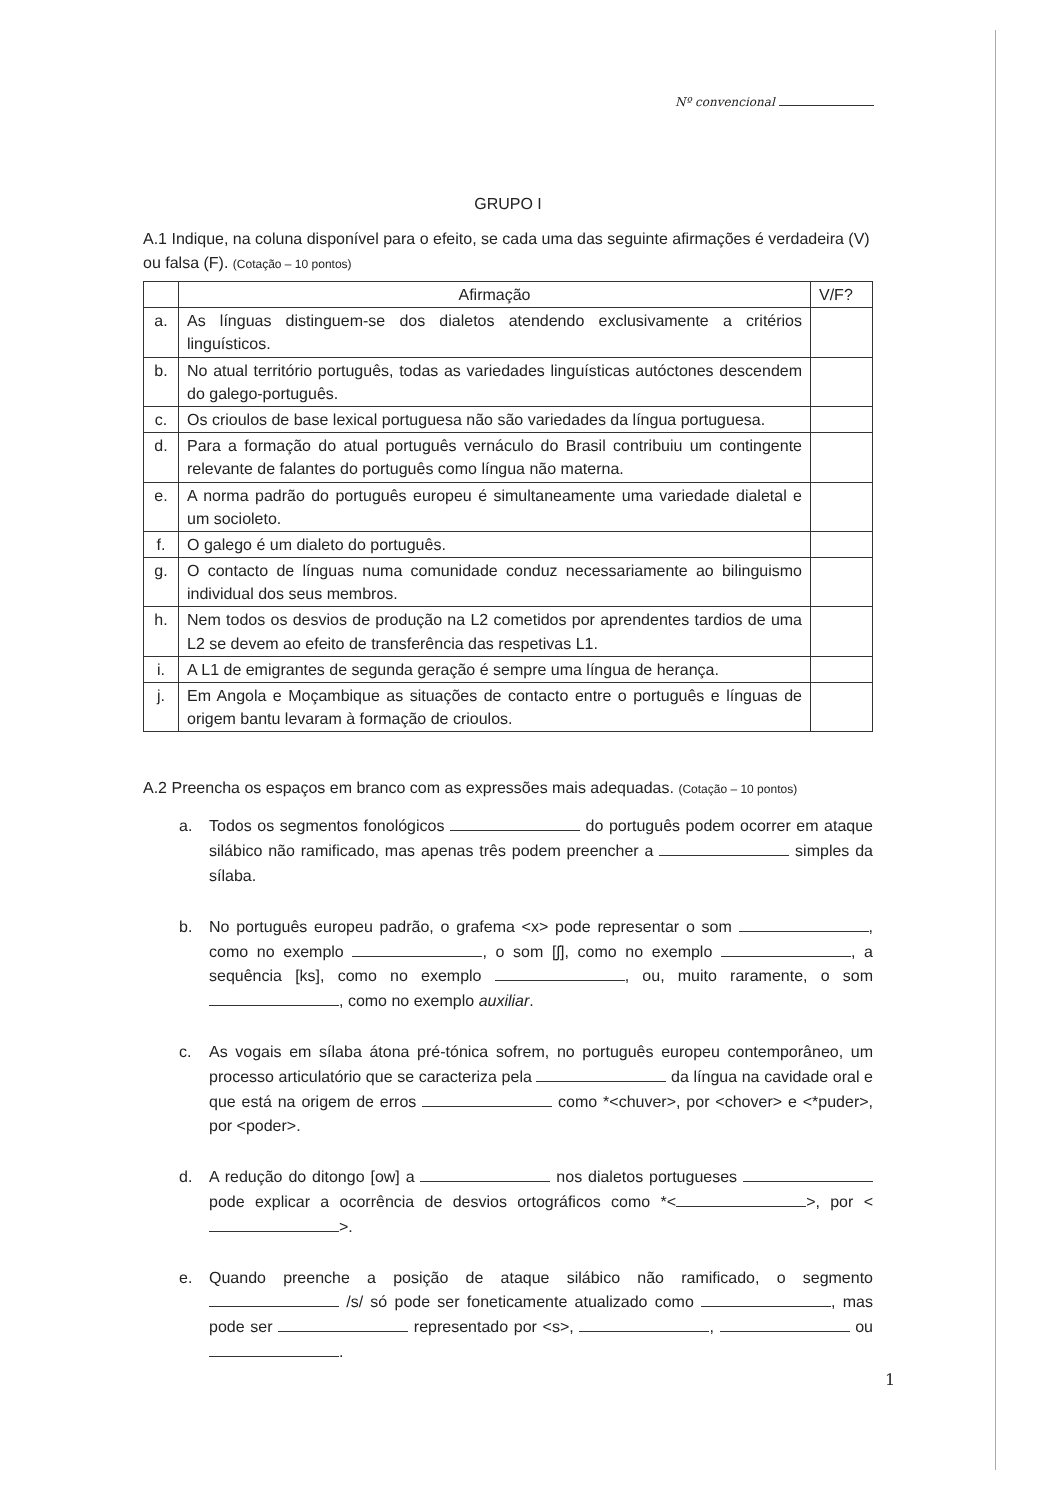Nº convencional
GRUPO I
A.1 Indique, na coluna disponível para o efeito, se cada uma das seguinte afirmações é verdadeira (V) ou falsa (F). (Cotação – 10 pontos)
| | Afirmação | V/F? |
| --- | --- | --- |
| a. | As línguas distinguem-se dos dialetos atendendo exclusivamente a critérios linguísticos. | |
| b. | No atual território português, todas as variedades linguísticas autóctones descendem do galego-português. | |
| c. | Os crioulos de base lexical portuguesa não são variedades da língua portuguesa. | |
| d. | Para a formação do atual português vernáculo do Brasil contribuiu um contingente relevante de falantes do português como língua não materna. | |
| e. | A norma padrão do português europeu é simultaneamente uma variedade dialetal e um socioleto. | |
| f. | O galego é um dialeto do português. | |
| g. | O contacto de línguas numa comunidade conduz necessariamente ao bilinguismo individual dos seus membros. | |
| h. | Nem todos os desvios de produção na L2 cometidos por aprendentes tardios de uma L2 se devem ao efeito de transferência das respetivas L1. | |
| i. | A L1 de emigrantes de segunda geração é sempre uma língua de herança. | |
| j. | Em Angola e Moçambique as situações de contacto entre o português e línguas de origem bantu levaram à formação de crioulos. | |
A.2 Preencha os espaços em branco com as expressões mais adequadas. (Cotação – 10 pontos)
a. Todos os segmentos fonológicos do português podem ocorrer em ataque silábico não ramificado, mas apenas três podem preencher a simples da sílaba.
b. No português europeu padrão, o grafema <x> pode representar o som , como no exemplo , o som [ʃ], como no exemplo , a sequência [ks], como no exemplo , ou, muito raramente, o som , como no exemplo auxiliar.
c. As vogais em sílaba átona pré-tónica sofrem, no português europeu contemporâneo, um processo articulatório que se caracteriza pela da língua na cavidade oral e que está na origem de erros como *<chuver>, por <chover> e <*puder>, por <poder>.
d. A redução do ditongo [ow] a nos dialetos portugueses pode explicar a ocorrência de desvios ortográficos como *< >, por < >.
e. Quando preenche a posição de ataque silábico não ramificado, o segmento /s/ só pode ser foneticamente atualizado como , mas pode ser representado por <s>, , ou .
1